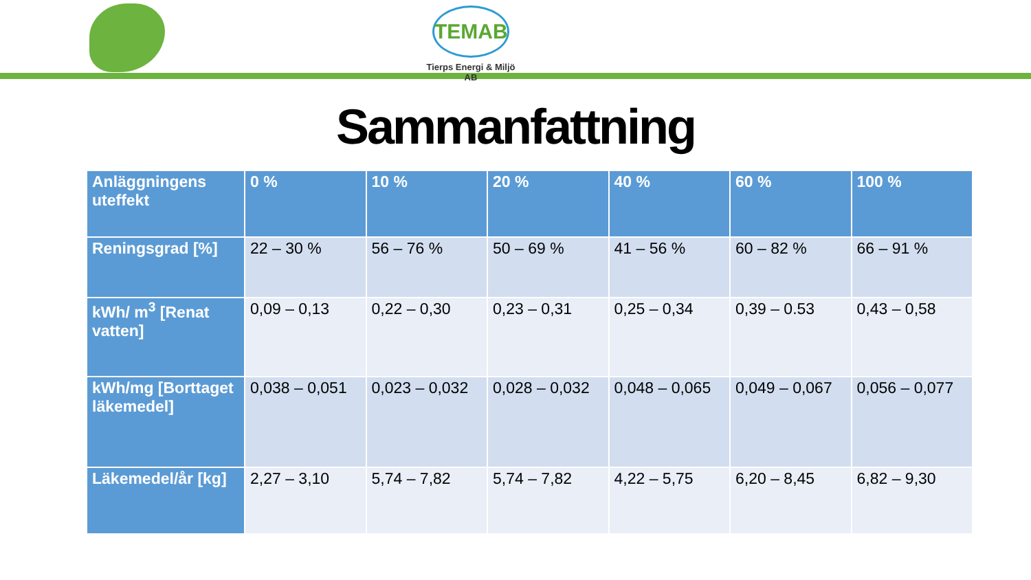TEMAB
Tierps Energi & Miljö AB
Sammanfattning
| Anläggningens uteffekt | 0 % | 10 % | 20 % | 40 % | 60 % | 100 % |
| --- | --- | --- | --- | --- | --- | --- |
| Reningsgrad [%] | 22 – 30 % | 56 – 76 % | 50 – 69 % | 41 – 56 % | 60 – 82 % | 66 – 91 % |
| kWh/ m<sup>3</sup> [Renat vatten] | 0,09 – 0,13 | 0,22 – 0,30 | 0,23 – 0,31 | 0,25 – 0,34 | 0,39 – 0.53 | 0,43 – 0,58 |
| kWh/mg [Borttaget läkemedel] | 0,038 – 0,051 | 0,023 – 0,032 | 0,028 – 0,032 | 0,048 – 0,065 | 0,049 – 0,067 | 0,056 – 0,077 |
| Läkemedel/år [kg] | 2,27 – 3,10 | 5,74 – 7,82 | 5,74 – 7,82 | 4,22 – 5,75 | 6,20 – 8,45 | 6,82 – 9,30 |